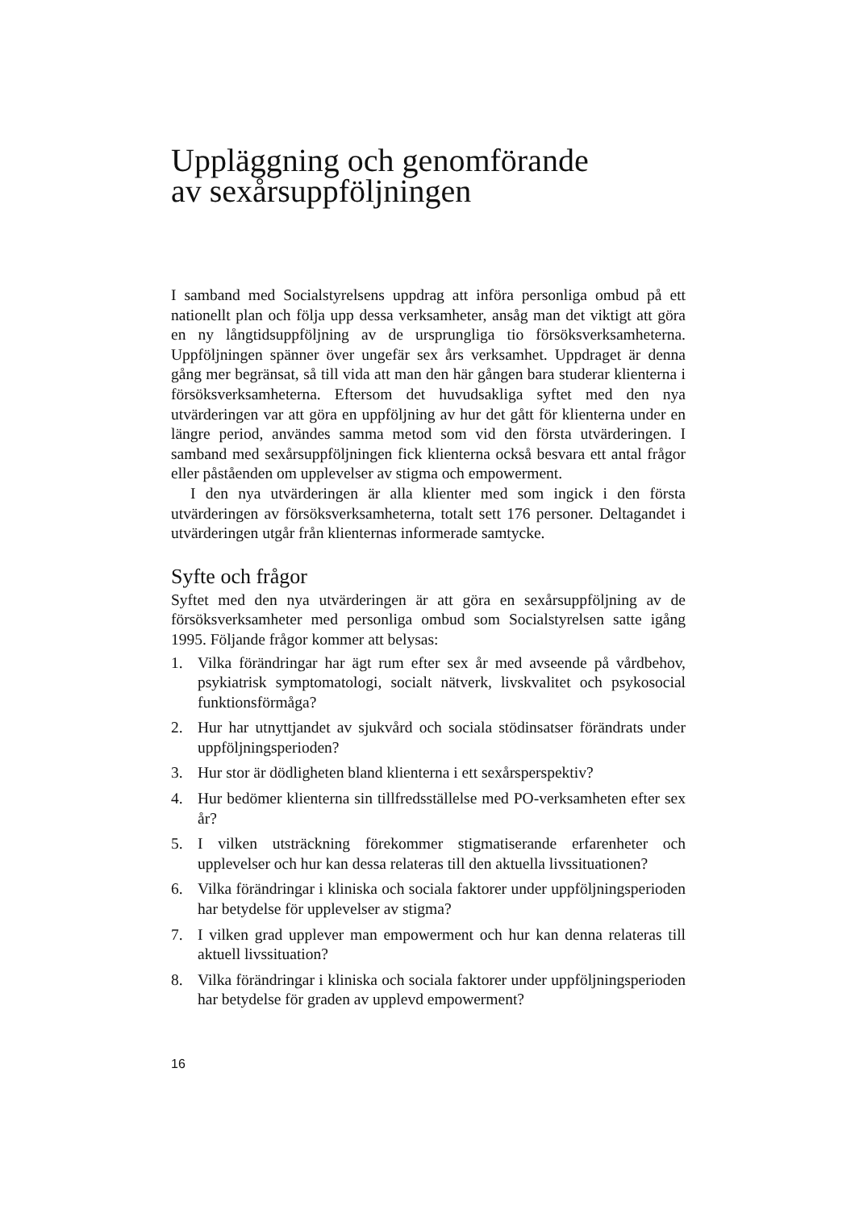Uppläggning och genomförande
av sexårsuppföljningen
I samband med Socialstyrelsens uppdrag att införa personliga ombud på ett nationellt plan och följa upp dessa verksamheter, ansåg man det viktigt att göra en ny långtidsuppföljning av de ursprungliga tio försöksverksamheterna. Uppföljningen spänner över ungefär sex års verksamhet. Uppdraget är denna gång mer begränsat, så till vida att man den här gången bara studerar klienterna i försöksverksamheterna. Eftersom det huvudsakliga syftet med den nya utvärderingen var att göra en uppföljning av hur det gått för klienterna under en längre period, användes samma metod som vid den första utvärderingen. I samband med sexårsuppföljningen fick klienterna också besvara ett antal frågor eller påståenden om upplevelser av stigma och empowerment.
I den nya utvärderingen är alla klienter med som ingick i den första utvärderingen av försöksverksamheterna, totalt sett 176 personer. Deltagandet i utvärderingen utgår från klienternas informerade samtycke.
Syfte och frågor
Syftet med den nya utvärderingen är att göra en sexårsuppföljning av de försöksverksamheter med personliga ombud som Socialstyrelsen satte igång 1995. Följande frågor kommer att belysas:
1. Vilka förändringar har ägt rum efter sex år med avseende på vårdbehov, psykiatrisk symptomatologi, socialt nätverk, livskvalitet och psykosocial funktionsförmåga?
2. Hur har utnyttjandet av sjukvård och sociala stödinsatser förändrats under uppföljningsperioden?
3. Hur stor är dödligheten bland klienterna i ett sexårsperspektiv?
4. Hur bedömer klienterna sin tillfredsställelse med PO-verksamheten efter sex år?
5. I vilken utsträckning förekommer stigmatiserande erfarenheter och upplevelser och hur kan dessa relateras till den aktuella livssituationen?
6. Vilka förändringar i kliniska och sociala faktorer under uppföljningsperioden har betydelse för upplevelser av stigma?
7. I vilken grad upplever man empowerment och hur kan denna relateras till aktuell livssituation?
8. Vilka förändringar i kliniska och sociala faktorer under uppföljningsperioden har betydelse för graden av upplevd empowerment?
16